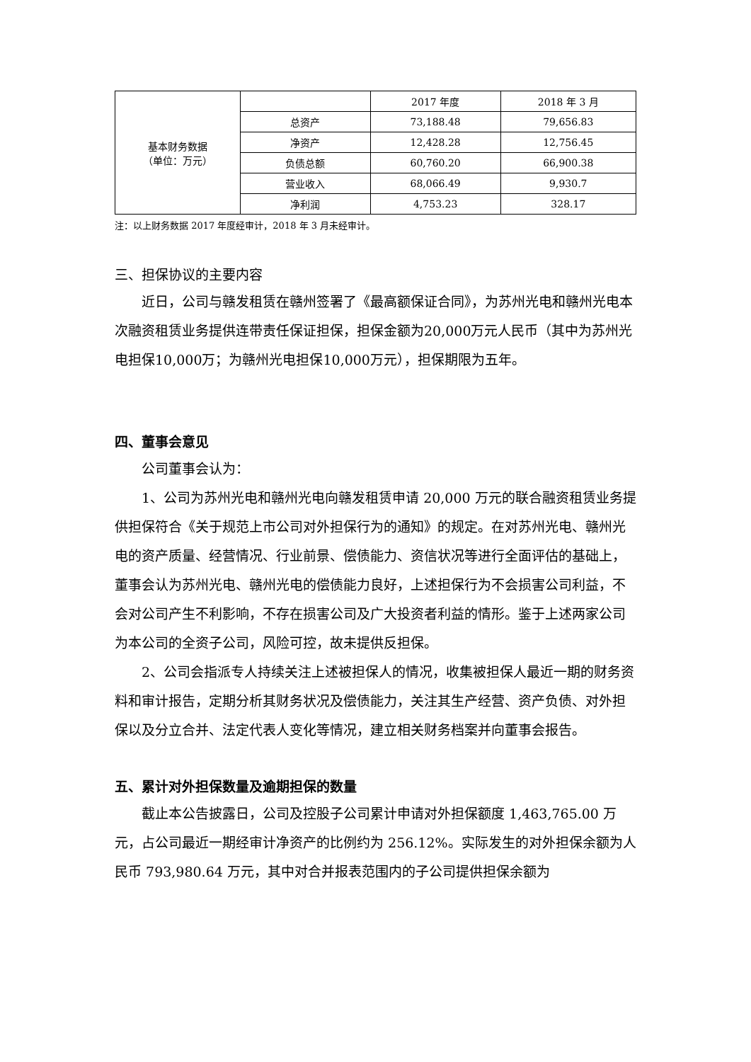| 基本财务数据 （单位：万元） | | 2017 年度 | 2018 年 3 月 |
| | 总资产 | 73,188.48 | 79,656.83 |
| | 净资产 | 12,428.28 | 12,756.45 |
| | 负债总额 | 60,760.20 | 66,900.38 |
| | 营业收入 | 68,066.49 | 9,930.7 |
| | 净利润 | 4,753.23 | 328.17 |
注：以上财务数据 2017 年度经审计，2018 年 3 月未经审计。
三、担保协议的主要内容
近日，公司与赣发租赁在赣州签署了《最高额保证合同》，为苏州光电和赣州光电本次融资租赁业务提供连带责任保证担保，担保金额为20,000万元人民币（其中为苏州光电担保10,000万；为赣州光电担保10,000万元），担保期限为五年。
四、董事会意见
公司董事会认为：
1、公司为苏州光电和赣州光电向赣发租赁申请 20,000 万元的联合融资租赁业务提供担保符合《关于规范上市公司对外担保行为的通知》的规定。在对苏州光电、赣州光电的资产质量、经营情况、行业前景、偿债能力、资信状况等进行全面评估的基础上，董事会认为苏州光电、赣州光电的偿债能力良好，上述担保行为不会损害公司利益，不会对公司产生不利影响，不存在损害公司及广大投资者利益的情形。鉴于上述两家公司为本公司的全资子公司，风险可控，故未提供反担保。
2、公司会指派专人持续关注上述被担保人的情况，收集被担保人最近一期的财务资料和审计报告，定期分析其财务状况及偿债能力，关注其生产经营、资产负债、对外担保以及分立合并、法定代表人变化等情况，建立相关财务档案并向董事会报告。
五、累计对外担保数量及逾期担保的数量
截止本公告披露日，公司及控股子公司累计申请对外担保额度 1,463,765.00 万元，占公司最近一期经审计净资产的比例约为 256.12%。实际发生的对外担保余额为人民币 793,980.64 万元，其中对合并报表范围内的子公司提供担保余额为